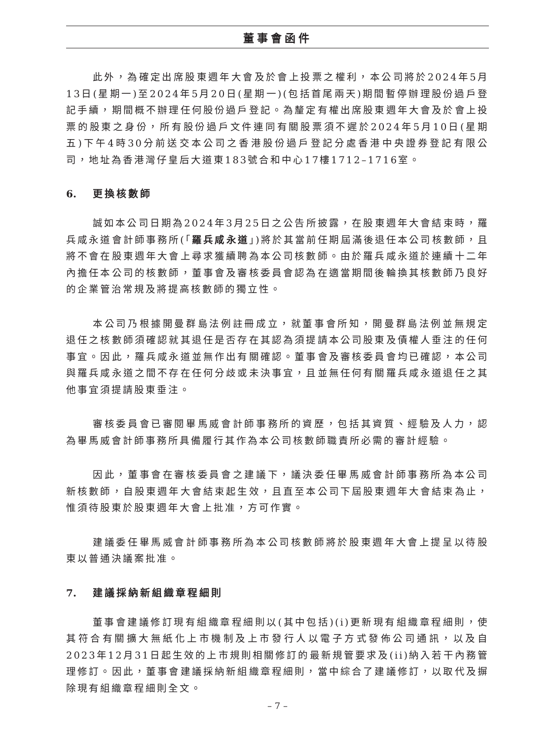董事會函件
此外，為確定出席股東週年大會及於會上投票之權利，本公司將於2024年5月13日(星期一)至2024年5月20日(星期一)(包括首尾兩天)期間暫停辦理股份過戶登記手續，期間概不辦理任何股份過戶登記。為釐定有權出席股東週年大會及於會上投票的股東之身份，所有股份過戶文件連同有關股票須不遲於2024年5月10日(星期五)下午4時30分前送交本公司之香港股份過戶登記分處香港中央證券登記有限公司，地址為香港灣仔皇后大道東183號合和中心17樓1712–1716室。
6. 更換核數師
誠如本公司日期為2024年3月25日之公告所披露，在股東週年大會結束時，羅兵咸永道會計師事務所(「羅兵咸永道」)將於其當前任期屆滿後退任本公司核數師，且將不會在股東週年大會上尋求獲續聘為本公司核數師。由於羅兵咸永道於連續十二年內擔任本公司的核數師，董事會及審核委員會認為在適當期間後輪換其核數師乃良好的企業管治常規及將提高核數師的獨立性。
本公司乃根據開曼群島法例註冊成立，就董事會所知，開曼群島法例並無規定退任之核數師須確認就其退任是否存在其認為須提請本公司股東及債權人垂注的任何事宜。因此，羅兵咸永道並無作出有關確認。董事會及審核委員會均已確認，本公司與羅兵咸永道之間不存在任何分歧或未決事宜，且並無任何有關羅兵咸永道退任之其他事宜須提請股東垂注。
審核委員會已審閱畢馬威會計師事務所的資歷，包括其資質、經驗及人力，認為畢馬威會計師事務所具備履行其作為本公司核數師職責所必需的審計經驗。
因此，董事會在審核委員會之建議下，議決委任畢馬威會計師事務所為本公司新核數師，自股東週年大會結束起生效，且直至本公司下屆股東週年大會結束為止，惟須待股東於股東週年大會上批准，方可作實。
建議委任畢馬威會計師事務所為本公司核數師將於股東週年大會上提呈以待股東以普通決議案批准。
7. 建議採納新組織章程細則
董事會建議修訂現有組織章程細則以(其中包括)(i)更新現有組織章程細則，使其符合有關擴大無紙化上市機制及上市發行人以電子方式發佈公司通訊，以及自2023年12月31日起生效的上市規則相關修訂的最新規管要求及(ii)納入若干內務管理修訂。因此，董事會建議採納新組織章程細則，當中綜合了建議修訂，以取代及摒除現有組織章程細則全文。
– 7 –